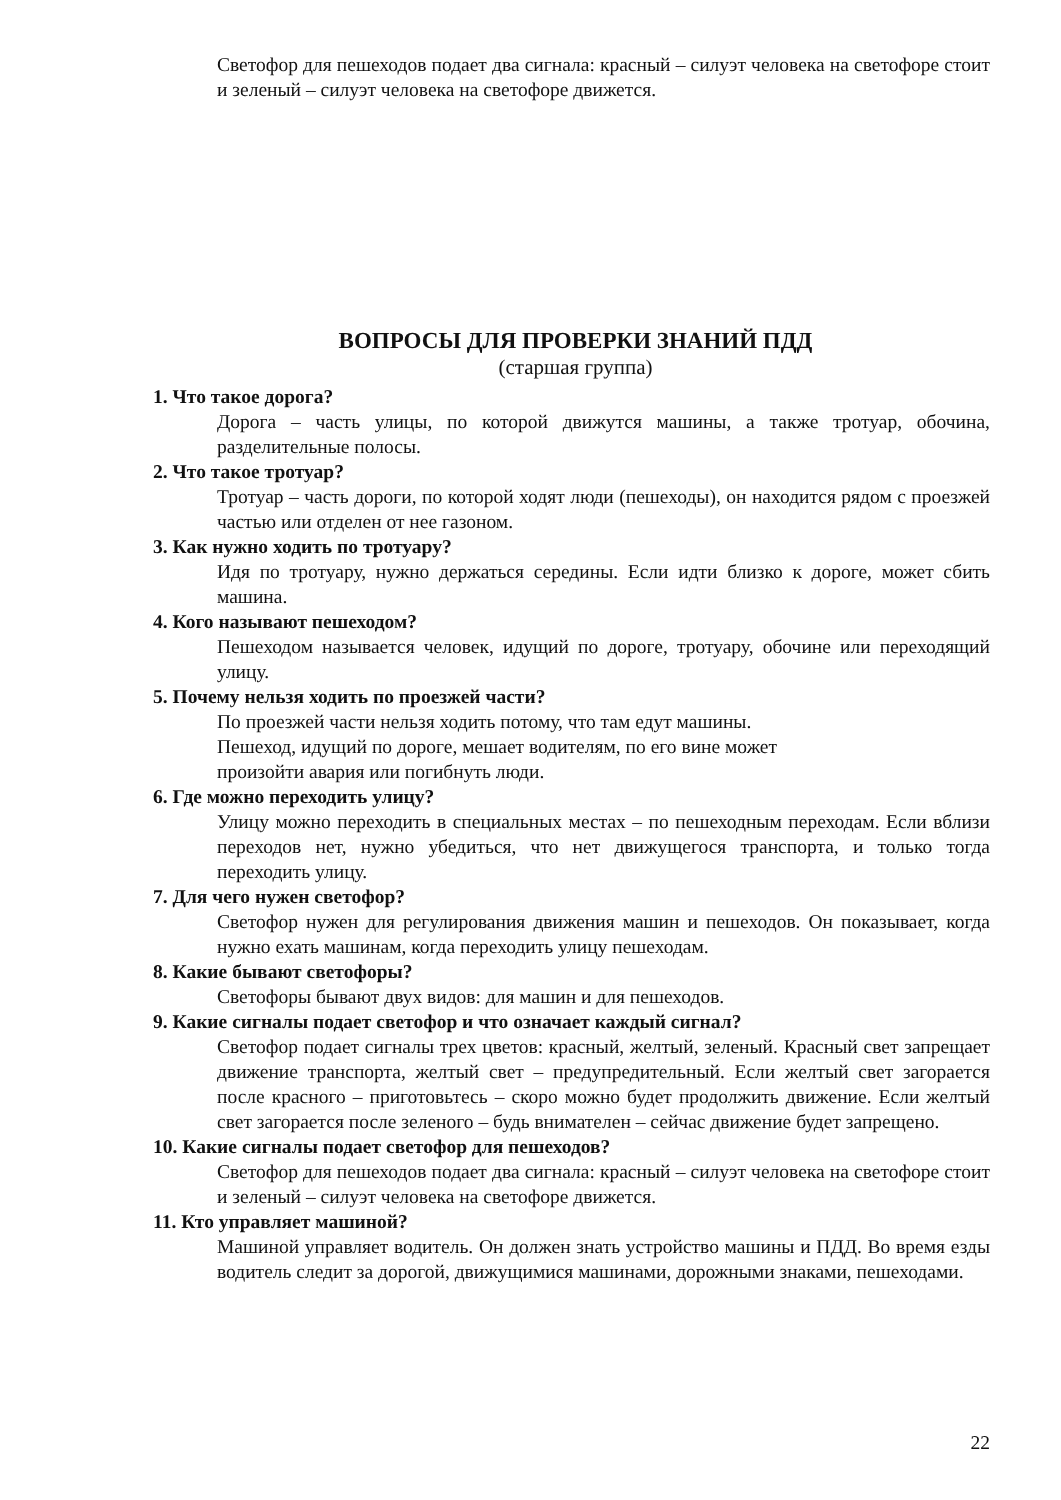Светофор для пешеходов подает два сигнала: красный – силуэт человека на светофоре стоит и зеленый – силуэт человека на светофоре движется.
ВОПРОСЫ ДЛЯ ПРОВЕРКИ ЗНАНИЙ ПДД
(старшая группа)
1. Что такое дорога?
Дорога – часть улицы, по которой движутся машины, а также тротуар, обочина, разделительные полосы.
2. Что такое тротуар?
Тротуар – часть дороги, по которой ходят люди (пешеходы), он находится рядом с проезжей частью или отделен от нее газоном.
3. Как нужно ходить по тротуару?
Идя по тротуару, нужно держаться середины. Если идти близко к дороге, может сбить машина.
4. Кого называют пешеходом?
Пешеходом называется человек, идущий по дороге, тротуару, обочине или переходящий улицу.
5. Почему нельзя ходить по проезжей части?
По проезжей части нельзя ходить потому, что там едут машины.
Пешеход, идущий по дороге, мешает водителям, по его вине может
произойти авария или погибнуть люди.
6. Где можно переходить улицу?
Улицу можно переходить в специальных местах – по пешеходным переходам. Если вблизи переходов нет, нужно убедиться, что нет движущегося транспорта, и только тогда переходить улицу.
7. Для чего нужен светофор?
Светофор нужен для регулирования движения машин и пешеходов. Он показывает, когда нужно ехать машинам, когда переходить улицу пешеходам.
8. Какие бывают светофоры?
Светофоры бывают двух видов: для машин и для пешеходов.
9. Какие сигналы подает светофор и что означает каждый сигнал?
Светофор подает сигналы трех цветов: красный, желтый, зеленый. Красный свет запрещает движение транспорта, желтый свет – предупредительный. Если желтый свет загорается после красного – приготовьтесь – скоро можно будет продолжить движение. Если желтый свет загорается после зеленого – будь внимателен – сейчас движение будет запрещено.
10. Какие сигналы подает светофор для пешеходов?
Светофор для пешеходов подает два сигнала: красный – силуэт человека на светофоре стоит и зеленый – силуэт человека на светофоре движется.
11. Кто управляет машиной?
Машиной управляет водитель. Он должен знать устройство машины и ПДД. Во время езды водитель следит за дорогой, движущимися машинами, дорожными знаками, пешеходами.
22